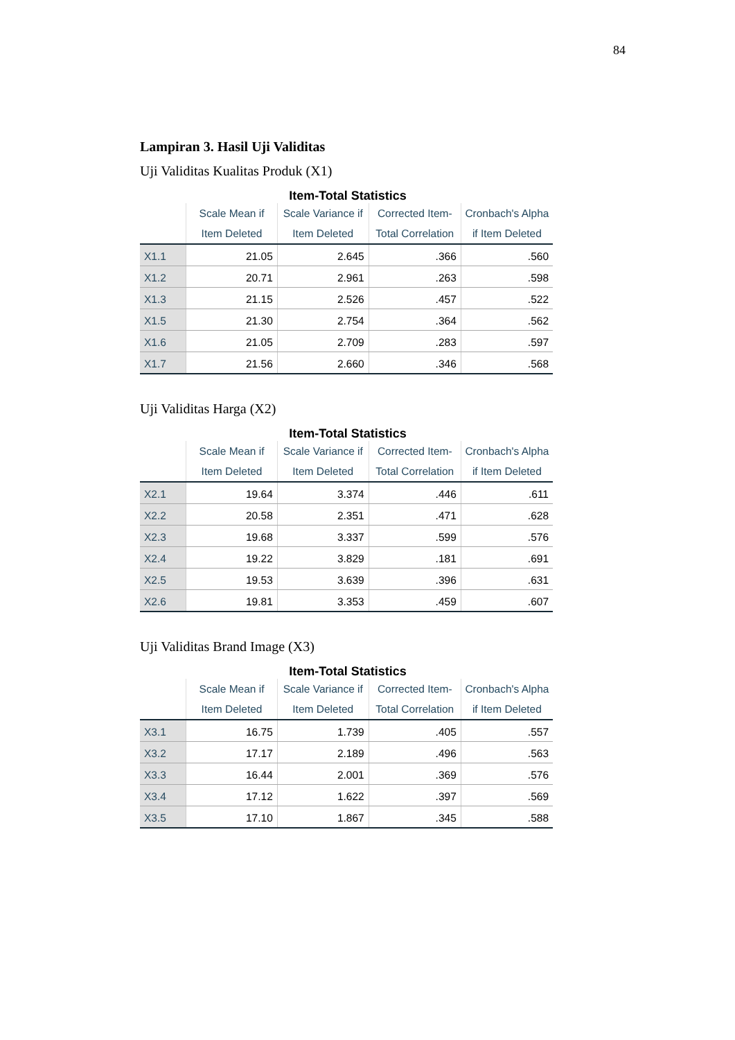84
Lampiran 3. Hasil Uji Validitas
Uji Validitas Kualitas Produk (X1)
Item-Total Statistics
| | Scale Mean if Item Deleted | Scale Variance if Item Deleted | Corrected Item-Total Correlation | Cronbach's Alpha if Item Deleted |
| --- | --- | --- | --- | --- |
| X1.1 | 21.05 | 2.645 | .366 | .560 |
| X1.2 | 20.71 | 2.961 | .263 | .598 |
| X1.3 | 21.15 | 2.526 | .457 | .522 |
| X1.5 | 21.30 | 2.754 | .364 | .562 |
| X1.6 | 21.05 | 2.709 | .283 | .597 |
| X1.7 | 21.56 | 2.660 | .346 | .568 |
Uji Validitas Harga (X2)
Item-Total Statistics
| | Scale Mean if Item Deleted | Scale Variance if Item Deleted | Corrected Item-Total Correlation | Cronbach's Alpha if Item Deleted |
| --- | --- | --- | --- | --- |
| X2.1 | 19.64 | 3.374 | .446 | .611 |
| X2.2 | 20.58 | 2.351 | .471 | .628 |
| X2.3 | 19.68 | 3.337 | .599 | .576 |
| X2.4 | 19.22 | 3.829 | .181 | .691 |
| X2.5 | 19.53 | 3.639 | .396 | .631 |
| X2.6 | 19.81 | 3.353 | .459 | .607 |
Uji Validitas Brand Image (X3)
Item-Total Statistics
| | Scale Mean if Item Deleted | Scale Variance if Item Deleted | Corrected Item-Total Correlation | Cronbach's Alpha if Item Deleted |
| --- | --- | --- | --- | --- |
| X3.1 | 16.75 | 1.739 | .405 | .557 |
| X3.2 | 17.17 | 2.189 | .496 | .563 |
| X3.3 | 16.44 | 2.001 | .369 | .576 |
| X3.4 | 17.12 | 1.622 | .397 | .569 |
| X3.5 | 17.10 | 1.867 | .345 | .588 |